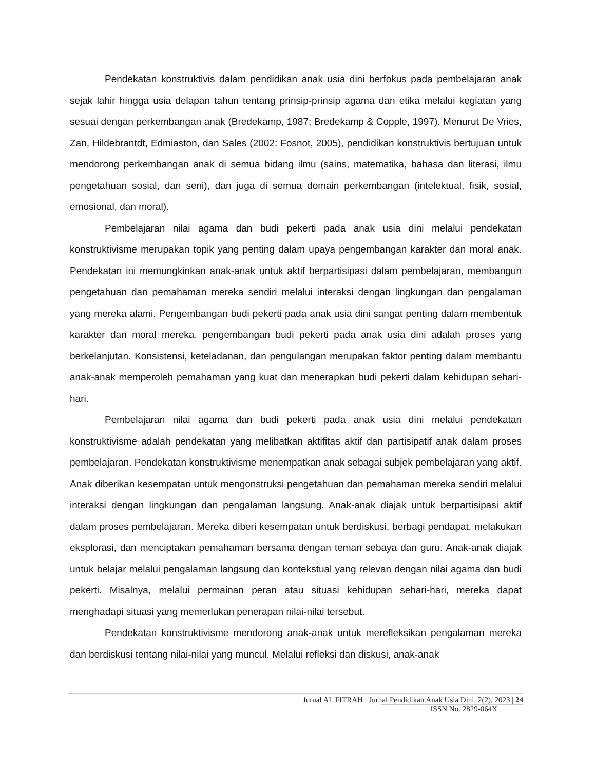Pendekatan konstruktivis dalam pendidikan anak usia dini berfokus pada pembelajaran anak sejak lahir hingga usia delapan tahun tentang prinsip-prinsip agama dan etika melalui kegiatan yang sesuai dengan perkembangan anak (Bredekamp, 1987; Bredekamp & Copple, 1997). Menurut De Vries, Zan, Hildebrantdt, Edmiaston, dan Sales (2002: Fosnot, 2005), pendidikan konstruktivis bertujuan untuk mendorong perkembangan anak di semua bidang ilmu (sains, matematika, bahasa dan literasi, ilmu pengetahuan sosial, dan seni), dan juga di semua domain perkembangan (intelektual, fisik, sosial, emosional, dan moral).
Pembelajaran nilai agama dan budi pekerti pada anak usia dini melalui pendekatan konstruktivisme merupakan topik yang penting dalam upaya pengembangan karakter dan moral anak. Pendekatan ini memungkinkan anak-anak untuk aktif berpartisipasi dalam pembelajaran, membangun pengetahuan dan pemahaman mereka sendiri melalui interaksi dengan lingkungan dan pengalaman yang mereka alami. Pengembangan budi pekerti pada anak usia dini sangat penting dalam membentuk karakter dan moral mereka. pengembangan budi pekerti pada anak usia dini adalah proses yang berkelanjutan. Konsistensi, keteladanan, dan pengulangan merupakan faktor penting dalam membantu anak-anak memperoleh pemahaman yang kuat dan menerapkan budi pekerti dalam kehidupan sehari-hari.
Pembelajaran nilai agama dan budi pekerti pada anak usia dini melalui pendekatan konstruktivisme adalah pendekatan yang melibatkan aktifitas aktif dan partisipatif anak dalam proses pembelajaran. Pendekatan konstruktivisme menempatkan anak sebagai subjek pembelajaran yang aktif. Anak diberikan kesempatan untuk mengonstruksi pengetahuan dan pemahaman mereka sendiri melalui interaksi dengan lingkungan dan pengalaman langsung. Anak-anak diajak untuk berpartisipasi aktif dalam proses pembelajaran. Mereka diberi kesempatan untuk berdiskusi, berbagi pendapat, melakukan eksplorasi, dan menciptakan pemahaman bersama dengan teman sebaya dan guru. Anak-anak diajak untuk belajar melalui pengalaman langsung dan kontekstual yang relevan dengan nilai agama dan budi pekerti. Misalnya, melalui permainan peran atau situasi kehidupan sehari-hari, mereka dapat menghadapi situasi yang memerlukan penerapan nilai-nilai tersebut.
Pendekatan konstruktivisme mendorong anak-anak untuk merefleksikan pengalaman mereka dan berdiskusi tentang nilai-nilai yang muncul. Melalui refleksi dan diskusi, anak-anak
Jurnal AL FITRAH : Jurnal Pendidikan Anak Usia Dini, 2(2), 2023 | 24
ISSN No. 2829-064X